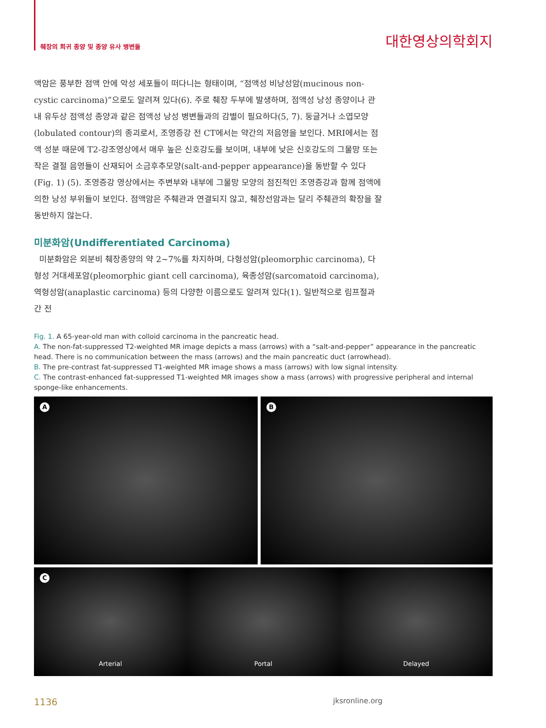췌장의 희귀 종양 및 종양 유사 병변들 대한영상의학회지
액암은 풍부한 점액 안에 악성 세포들이 떠다니는 형태이며, “점액성 비낭성암(mucinous non-cystic carcinoma)”으로도 알려져 있다(6). 주로 췌장 두부에 발생하며, 점액성 낭성 종양이나 관내 유두상 점액성 종양과 같은 점액성 낭성 병변들과의 감별이 필요하다(5, 7). 둥글거나 소엽모양(lobulated contour)의 종괴로서, 조영증강 전 CT에서는 약간의 저음영을 보인다. MRI에서는 점액 성분 때문에 T2-강조영상에서 매우 높은 신호강도를 보이며, 내부에 낮은 신호강도의 그물망 또는 작은 결절 음영들이 산재되어 소금후추모양(salt-and-pepper appearance)을 동반할 수 있다(Fig. 1) (5). 조영증강 영상에서는 주변부와 내부에 그물망 모양의 점진적인 조영증강과 함께 점액에 의한 낭성 부위들이 보인다. 점액암은 주췌관과 연결되지 않고, 췌장선암과는 달리 주췌관의 확장을 잘 동반하지 않는다.
미분화암(Undifferentiated Carcinoma)
미분화암은 외분비 췌장종양의 약 2~7%를 차지하며, 다형성암(pleomorphic carcinoma), 다형성 거대세포암(pleomorphic giant cell carcinoma), 육종성암(sarcomatoid carcinoma), 역형성암(anaplastic carcinoma) 등의 다양한 이름으로도 알려져 있다(1). 일반적으로 림프절과 간 전
Fig. 1. A 65-year-old man with colloid carcinoma in the pancreatic head.
A. The non-fat-suppressed T2-weighted MR image depicts a mass (arrows) with a “salt-and-pepper” appearance in the pancreatic head. There is no communication between the mass (arrows) and the main pancreatic duct (arrowhead).
B. The pre-contrast fat-suppressed T1-weighted MR image shows a mass (arrows) with low signal intensity.
C. The contrast-enhanced fat-suppressed T1-weighted MR images show a mass (arrows) with progressive peripheral and internal sponge-like enhancements.
A
B
C
Arterial
Portal
Delayed
1136 jksronline.org